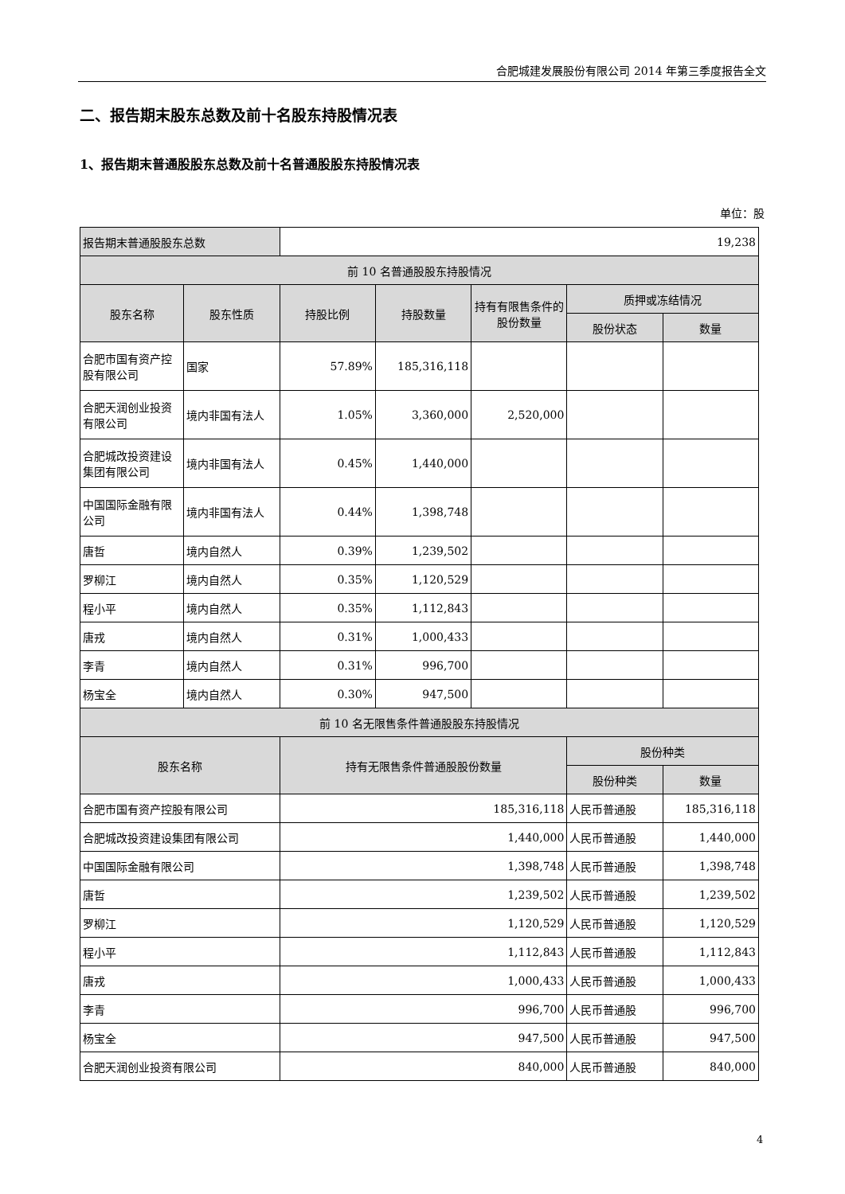合肥城建发展股份有限公司 2014 年第三季度报告全文
二、报告期末股东总数及前十名股东持股情况表
1、报告期末普通股股东总数及前十名普通股股东持股情况表
单位：股
| 报告期末普通股股东总数 | | 19,238 | | | | |
| 前 10 名普通股股东持股情况 | | | | | | |
| 股东名称 | 股东性质 | 持股比例 | 持股数量 | 持有有限售条件的股份数量 | 质押或冻结情况 | |
| | | | | | 股份状态 | 数量 |
| 合肥市国有资产控股有限公司 | 国家 | 57.89% | 185,316,118 | | | |
| 合肥天润创业投资有限公司 | 境内非国有法人 | 1.05% | 3,360,000 | 2,520,000 | | |
| 合肥城改投资建设集团有限公司 | 境内非国有法人 | 0.45% | 1,440,000 | | | |
| 中国国际金融有限公司 | 境内非国有法人 | 0.44% | 1,398,748 | | | |
| 唐哲 | 境内自然人 | 0.39% | 1,239,502 | | | |
| 罗柳江 | 境内自然人 | 0.35% | 1,120,529 | | | |
| 程小平 | 境内自然人 | 0.35% | 1,112,843 | | | |
| 唐戎 | 境内自然人 | 0.31% | 1,000,433 | | | |
| 李青 | 境内自然人 | 0.31% | 996,700 | | | |
| 杨宝全 | 境内自然人 | 0.30% | 947,500 | | | |
| 前 10 名无限售条件普通股股东持股情况 | | | | | | |
| 股东名称 | | 持有无限售条件普通股股份数量 | | | 股份种类 | |
| | | | | | 股份种类 | 数量 |
| 合肥市国有资产控股有限公司 | | 185,316,118 | | | 人民币普通股 | 185,316,118 |
| 合肥城改投资建设集团有限公司 | | 1,440,000 | | | 人民币普通股 | 1,440,000 |
| 中国国际金融有限公司 | | 1,398,748 | | | 人民币普通股 | 1,398,748 |
| 唐哲 | | 1,239,502 | | | 人民币普通股 | 1,239,502 |
| 罗柳江 | | 1,120,529 | | | 人民币普通股 | 1,120,529 |
| 程小平 | | 1,112,843 | | | 人民币普通股 | 1,112,843 |
| 唐戎 | | 1,000,433 | | | 人民币普通股 | 1,000,433 |
| 李青 | | 996,700 | | | 人民币普通股 | 996,700 |
| 杨宝全 | | 947,500 | | | 人民币普通股 | 947,500 |
| 合肥天润创业投资有限公司 | | 840,000 | | | 人民币普通股 | 840,000 |
4